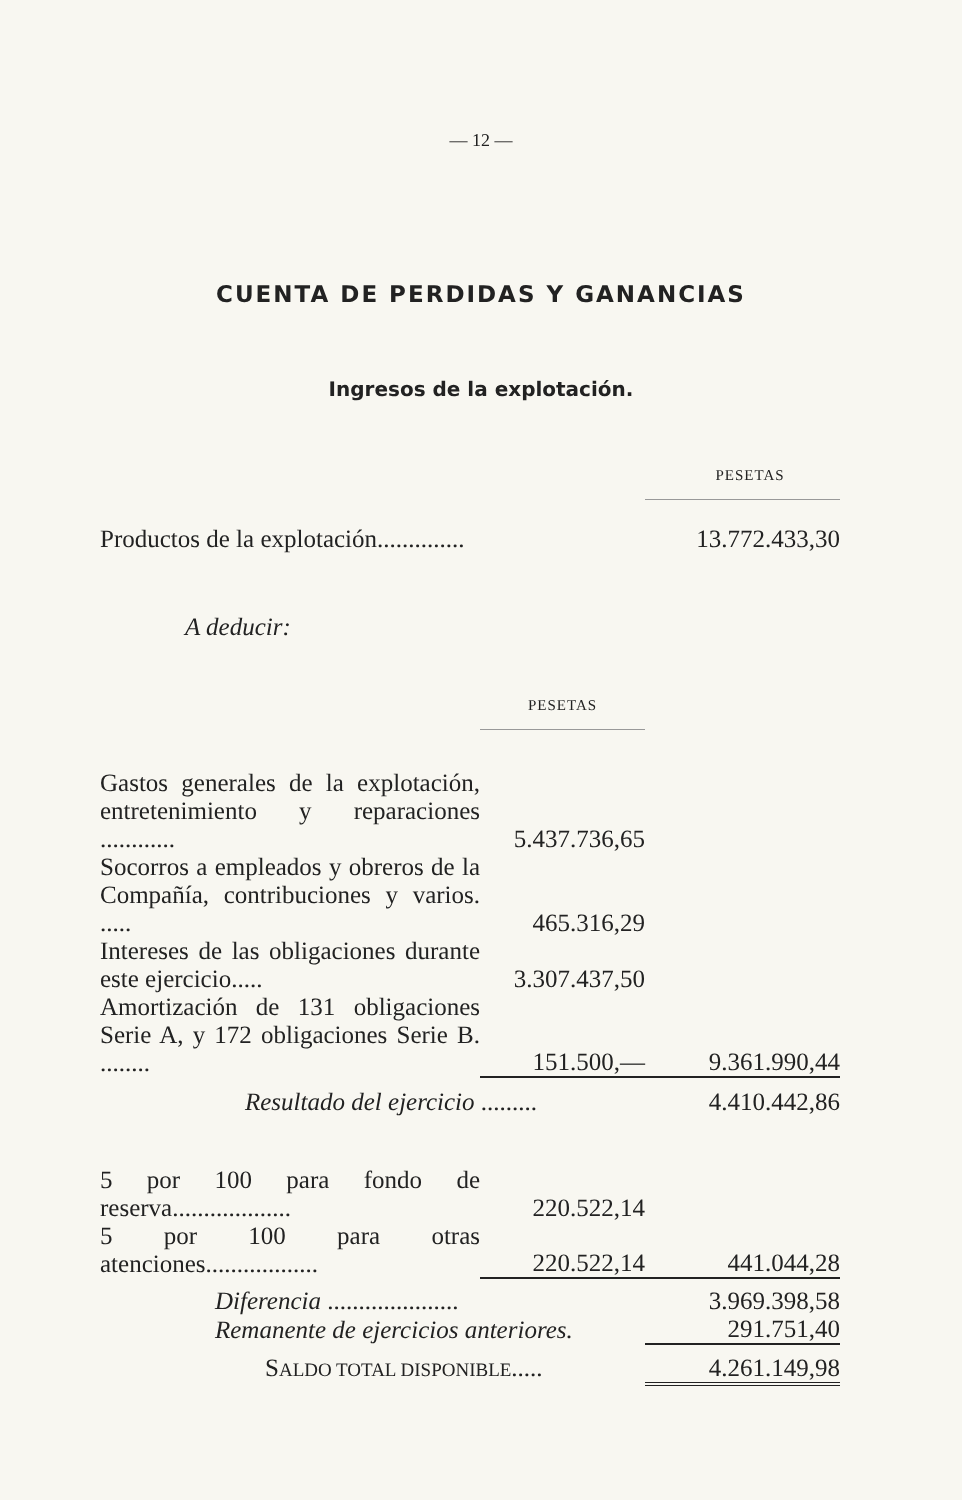— 12 —
CUENTA DE PERDIDAS Y GANANCIAS
Ingresos de la explotación.
| | | PESETAS |
| Productos de la explotación.............. | | 13.772.433,30 |
| A deducir: | | |
| | PESETAS | |
| Gastos generales de la explotación, entretenimiento y reparaciones ............ | 5.437.736,65 | |
| Socorros a empleados y obreros de la Compañía, contribuciones y varios. ..... | 465.316,29 | |
| Intereses de las obligaciones durante este ejercicio..... | 3.307.437,50 | |
| Amortización de 131 obligaciones Serie A, y 172 obligaciones Serie B. ........ | 151.500,— | 9.361.990,44 |
| Resultado del ejercicio ......... | | 4.410.442,86 |
| 5 por 100 para fondo de reserva................... | 220.522,14 | |
| 5 por 100 para otras atenciones.................. | 220.522,14 | 441.044,28 |
| Diferencia ..................... | | 3.969.398,58 |
| Remanente de ejercicios anteriores. | | 291.751,40 |
| S ALDO TOTAL DISPONIBLE ..... | | 4.261.149,98 |